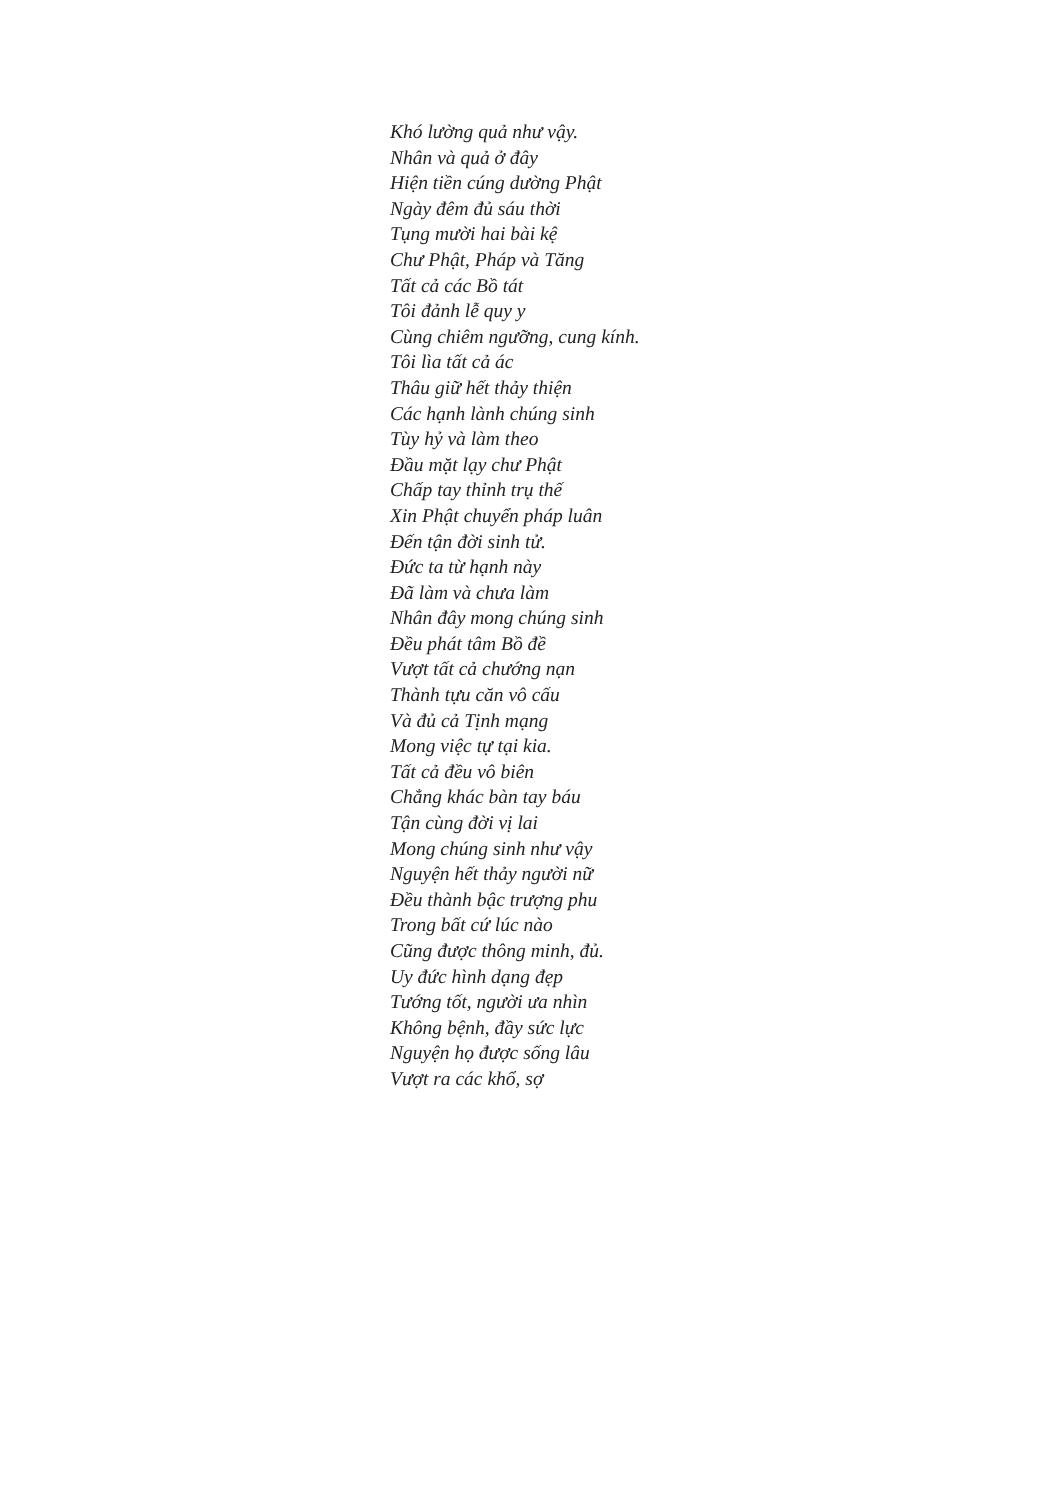Khó lường quả như vậy.
Nhân và quả ở đây
Hiện tiền cúng dường Phật
Ngày đêm đủ sáu thời
Tụng mười hai bài kệ
Chư Phật, Pháp và Tăng
Tất cả các Bồ tát
Tôi đảnh lễ quy y
Cùng chiêm ngưỡng, cung kính.
Tôi lìa tất cả ác
Thâu giữ hết thảy thiện
Các hạnh lành chúng sinh
Tùy hỷ và làm theo
Đầu mặt lạy chư Phật
Chấp tay thỉnh trụ thế
Xin Phật chuyển pháp luân
Đến tận đời sinh tử.
Đức ta từ hạnh này
Đã làm và chưa làm
Nhân đây mong chúng sinh
Đều phát tâm Bồ đề
Vượt tất cả chướng nạn
Thành tựu căn vô cấu
Và đủ cả Tịnh mạng
Mong việc tự tại kia.
Tất cả đều vô biên
Chẳng khác bàn tay báu
Tận cùng đời vị lai
Mong chúng sinh như vậy
Nguyện hết thảy người nữ
Đều thành bậc trượng phu
Trong bất cứ lúc nào
Cũng được thông minh, đủ.
Uy đức hình dạng đẹp
Tướng tốt, người ưa nhìn
Không bệnh, đầy sức lực
Nguyện họ được sống lâu
Vượt ra các khổ, sợ